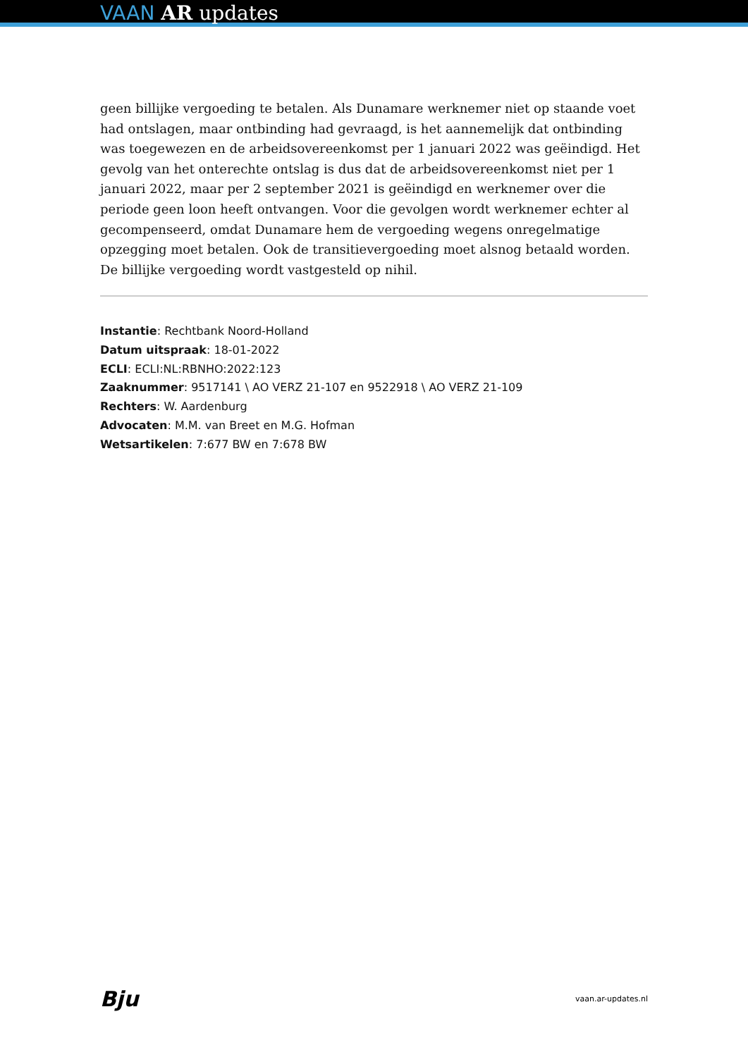VAAN AR updates
geen billijke vergoeding te betalen. Als Dunamare werknemer niet op staande voet had ontslagen, maar ontbinding had gevraagd, is het aannemelijk dat ontbinding was toegewezen en de arbeidsovereenkomst per 1 januari 2022 was geëindigd. Het gevolg van het onterechte ontslag is dus dat de arbeidsovereenkomst niet per 1 januari 2022, maar per 2 september 2021 is geëindigd en werknemer over die periode geen loon heeft ontvangen. Voor die gevolgen wordt werknemer echter al gecompenseerd, omdat Dunamare hem de vergoeding wegens onregelmatige opzegging moet betalen. Ook de transitievergoeding moet alsnog betaald worden. De billijke vergoeding wordt vastgesteld op nihil.
Instantie: Rechtbank Noord-Holland
Datum uitspraak: 18-01-2022
ECLI: ECLI:NL:RBNHO:2022:123
Zaaknummer: 9517141 \ AO VERZ 21-107 en 9522918 \ AO VERZ 21-109
Rechters: W. Aardenburg
Advocaten: M.M. van Breet en M.G. Hofman
Wetsartikelen: 7:677 BW en 7:678 BW
Bju vaan.ar-updates.nl